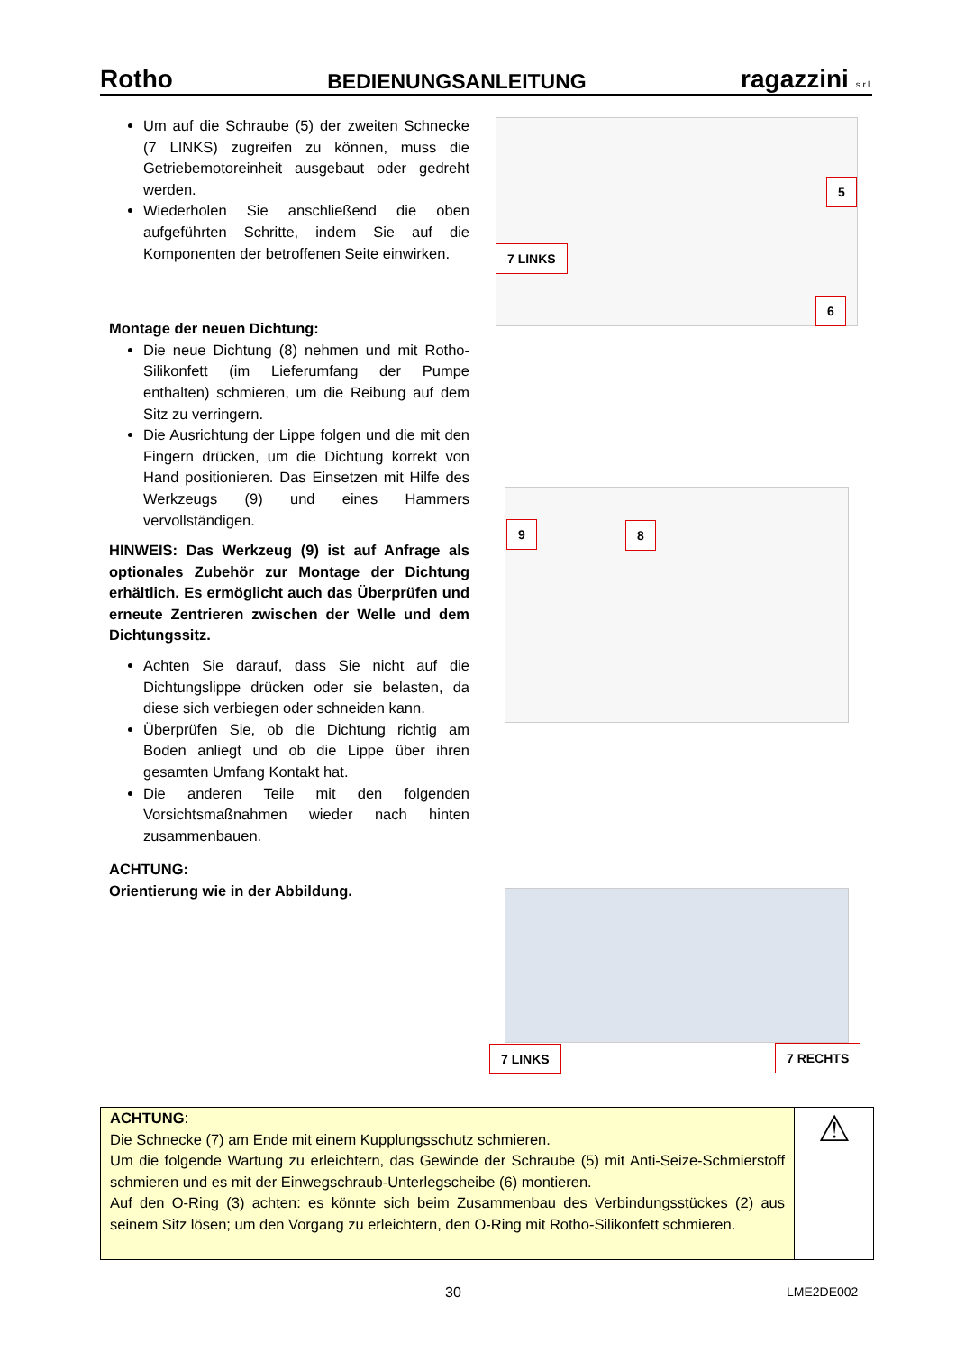Rotho BEDIENUNGSANLEITUNG ragazzini s.r.l.
Um auf die Schraube (5) der zweiten Schnecke (7 LINKS) zugreifen zu können, muss die Getriebemotoreinheit ausgebaut oder gedreht werden.
Wiederholen Sie anschließend die oben aufgeführten Schritte, indem Sie auf die Komponenten der betroffenen Seite einwirken.
Montage der neuen Dichtung:
Die neue Dichtung (8) nehmen und mit Rotho-Silikonfett (im Lieferumfang der Pumpe enthalten) schmieren, um die Reibung auf dem Sitz zu verringern.
Die Ausrichtung der Lippe folgen und die mit den Fingern drücken, um die Dichtung korrekt von Hand positionieren. Das Einsetzen mit Hilfe des Werkzeugs (9) und eines Hammers vervollständigen.
HINWEIS: Das Werkzeug (9) ist auf Anfrage als optionales Zubehör zur Montage der Dichtung erhältlich. Es ermöglicht auch das Überprüfen und erneute Zentrieren zwischen der Welle und dem Dichtungssitz.
Achten Sie darauf, dass Sie nicht auf die Dichtungslippe drücken oder sie belasten, da diese sich verbiegen oder schneiden kann.
Überprüfen Sie, ob die Dichtung richtig am Boden anliegt und ob die Lippe über ihren gesamten Umfang Kontakt hat.
Die anderen Teile mit den folgenden Vorsichtsmaßnahmen wieder nach hinten zusammenbauen.
ACHTUNG:
Orientierung wie in der Abbildung.
5
7 LINKS
6
9 8
7 LINKS 7 RECHTS
ACHTUNG:
Die Schnecke (7) am Ende mit einem Kupplungsschutz schmieren.
Um die folgende Wartung zu erleichtern, das Gewinde der Schraube (5) mit Anti-Seize-Schmierstoff schmieren und es mit der Einwegschraub-Unterlegscheibe (6) montieren.
Auf den O-Ring (3) achten: es könnte sich beim Zusammenbau des Verbindungsstückes (2) aus seinem Sitz lösen; um den Vorgang zu erleichtern, den O-Ring mit Rotho-Silikonfett schmieren.
⚠
30 LME2DE002